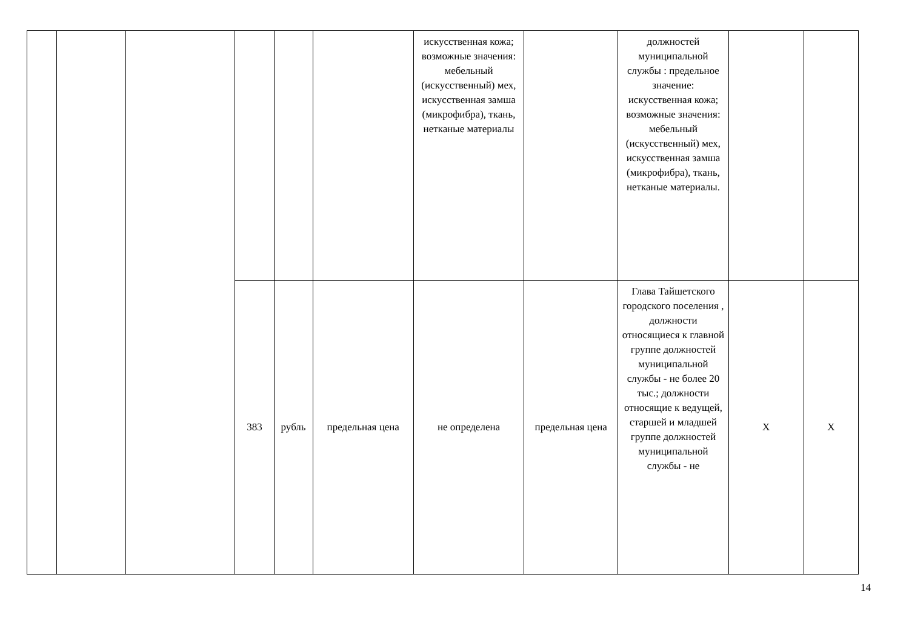| | | | | | | искусственная кожа; возможные значения: мебельный (искусственный) мех, искусственная замша (микрофибра), ткань, нетканые материалы | | должностей муниципальной службы : предельное значение: искусственная кожа; возможные значения: мебельный (искусственный) мех, искусственная замша (микрофибра), ткань, нетканые материалы. | | |
| | | | 383 | рубль | предельная цена | не определена | предельная цена | Глава Тайшетского городского поселения , должности относящиеся к главной группе должностей муниципальной службы - не более 20 тыс.; должности относящие к ведущей, старшей и младшей группе должностей муниципальной службы - не | X | X |
14